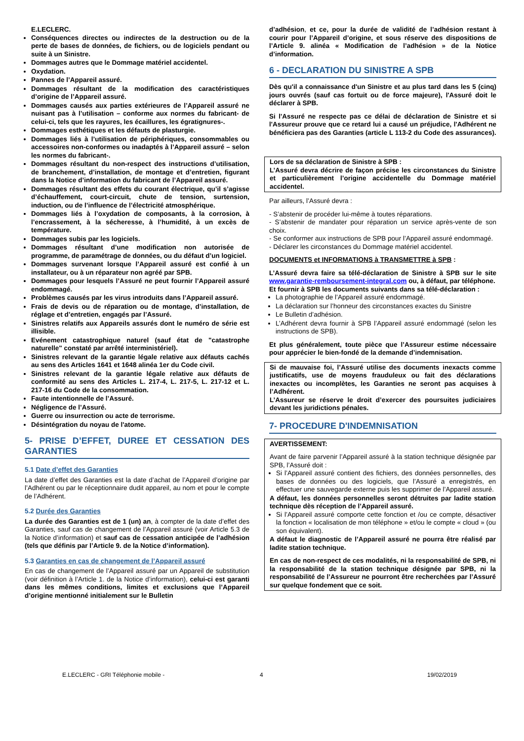E.LECLERC.
Conséquences directes ou indirectes de la destruction ou de la perte de bases de données, de fichiers, ou de logiciels pendant ou suite à un Sinistre.
Dommages autres que le Dommage matériel accidentel.
Oxydation.
Pannes de l’Appareil assuré.
Dommages résultant de la modification des caractéristiques d’origine de l’Appareil assuré.
Dommages causés aux parties extérieures de l’Appareil assuré ne nuisant pas à l’utilisation – conforme aux normes du fabricant- de celui-ci, tels que les rayures, les écaillures, les égratignures-.
Dommages esthétiques et les défauts de plasturgie.
Dommages liés à l’utilisation de périphériques, consommables ou accessoires non-conformes ou inadaptés à l’Appareil assuré – selon les normes du fabricant-.
Dommages résultant du non-respect des instructions d’utilisation, de branchement, d’installation, de montage et d’entretien, figurant dans la Notice d’information du fabricant de l’Appareil assuré.
Dommages résultant des effets du courant électrique, qu’il s’agisse d’échauffement, court-circuit, chute de tension, surtension, induction, ou de l’influence de l’électricité atmosphérique.
Dommages liés à l’oxydation de composants, à la corrosion, à l’encrassement, à la sécheresse, à l’humidité, à un excès de température.
Dommages subis par les logiciels.
Dommages résultant d’une modification non autorisée de programme, de paramétrage de données, ou du défaut d’un logiciel.
Dommages survenant lorsque l’Appareil assuré est confié à un installateur, ou à un réparateur non agréé par SPB.
Dommages pour lesquels l’Assuré ne peut fournir l’Appareil assuré endommagé.
Problèmes causés par les virus introduits dans l’Appareil assuré.
Frais de devis ou de réparation ou de montage, d’installation, de réglage et d’entretien, engagés par l’Assuré.
Sinistres relatifs aux Appareils assurés dont le numéro de série est illisible.
Evénement catastrophique naturel (sauf état de "catastrophe naturelle" constaté par arrêté interministériel).
Sinistres relevant de la garantie légale relative aux défauts cachés au sens des Articles 1641 et 1648 alinéa 1er du Code civil.
Sinistres relevant de la garantie légale relative aux défauts de conformité au sens des Articles L. 217-4, L. 217-5, L. 217-12 et L. 217-16 du Code de la consommation.
Faute intentionnelle de l’Assuré.
Négligence de l’Assuré.
Guerre ou insurrection ou acte de terrorisme.
Désintégration du noyau de l'atome.
5- PRISE D’EFFET, DUREE ET CESSATION DES GARANTIES
5.1 Date d’effet des Garanties
La date d’effet des Garanties est la date d’achat de l’Appareil d’origine par l’Adhérent ou par le réceptionnaire dudit appareil, au nom et pour le compte de l’Adhérent.
5.2 Durée des Garanties
La durée des Garanties est de 1 (un) an, à compter de la date d’effet des Garanties, sauf cas de changement de l’Appareil assuré (voir Article 5.3 de la Notice d’information) et sauf cas de cessation anticipée de l’adhésion (tels que définis par l’Article 9. de la Notice d’information).
5.3 Garanties en cas de changement de l’Appareil assuré
En cas de changement de l’Appareil assuré par un Appareil de substitution (voir définition à l’Article 1. de la Notice d’information), celui-ci est garanti dans les mêmes conditions, limites et exclusions que l’Appareil d’origine mentionné initialement sur le Bulletin
d’adhésion, et ce, pour la durée de validité de l’adhésion restant à courir pour l’Appareil d’origine, et sous réserve des dispositions de l’Article 9. alinéa « Modification de l’adhésion » de la Notice d’information.
6 - DECLARATION DU SINISTRE A SPB
Dès qu'il a connaissance d'un Sinistre et au plus tard dans les 5 (cinq) jours ouvrés (sauf cas fortuit ou de force majeure), l'Assuré doit le déclarer à SPB.
Si l'Assuré ne respecte pas ce délai de déclaration de Sinistre et si l'Assureur prouve que ce retard lui a causé un préjudice, l'Adhérent ne bénéficiera pas des Garanties (article L 113-2 du Code des assurances).
Lors de sa déclaration de Sinistre à SPB :
L’Assuré devra décrire de façon précise les circonstances du Sinistre et particulièrement l’origine accidentelle du Dommage matériel accidentel.
Par ailleurs, l’Assuré devra :
- S’abstenir de procéder lui-même à toutes réparations.
- S’abstenir de mandater pour réparation un service après-vente de son choix.
- Se conformer aux instructions de SPB pour l’Appareil assuré endommagé.
- Déclarer les circonstances du Dommage matériel accidentel.
DOCUMENTS et INFORMATIONS à TRANSMETTRE à SPB :
L’Assuré devra faire sa télé-déclaration de Sinistre à SPB sur le site www.garantie-remboursement-integral.com ou, à défaut, par téléphone.
Et fournir à SPB les documents suivants dans sa télé-déclaration :
La photographie de l’Appareil assuré endommagé.
La déclaration sur l’honneur des circonstances exactes du Sinistre
Le Bulletin d’adhésion.
L’Adhérent devra fournir à SPB l’Appareil assuré endommagé (selon les instructions de SPB).
Et plus généralement, toute pièce que l’Assureur estime nécessaire pour apprécier le bien-fondé de la demande d’indemnisation.
Si de mauvaise foi, l’Assuré utilise des documents inexacts comme justificatifs, use de moyens frauduleux ou fait des déclarations inexactes ou incomplètes, les Garanties ne seront pas acquises à l’Adhérent.
L’Assureur se réserve le droit d’exercer des poursuites judiciaires devant les juridictions pénales.
7- PROCEDURE D'INDEMNISATION
AVERTISSEMENT:
Avant de faire parvenir l’Appareil assuré à la station technique désignée par SPB, l’Assuré doit :
Si l’Appareil assuré contient des fichiers, des données personnelles, des bases de données ou des logiciels, que l’Assuré a enregistrés, en effectuer une sauvegarde externe puis les supprimer de l’Appareil assuré.
A défaut, les données personnelles seront détruites par ladite station technique dès réception de l’Appareil assuré.
Si l’Appareil assuré comporte cette fonction et /ou ce compte, désactiver la fonction « localisation de mon téléphone » et/ou le compte « cloud » (ou son équivalent).
A défaut le diagnostic de l’Appareil assuré ne pourra être réalisé par ladite station technique.
En cas de non-respect de ces modalités, ni la responsabilité de SPB, ni la responsabilité de la station technique désignée par SPB, ni la responsabilité de l’Assureur ne pourront être recherchées par l’Assuré sur quelque fondement que ce soit.
E.LECLERC - GRI Téléphonie mobile - 4 19/02/2019